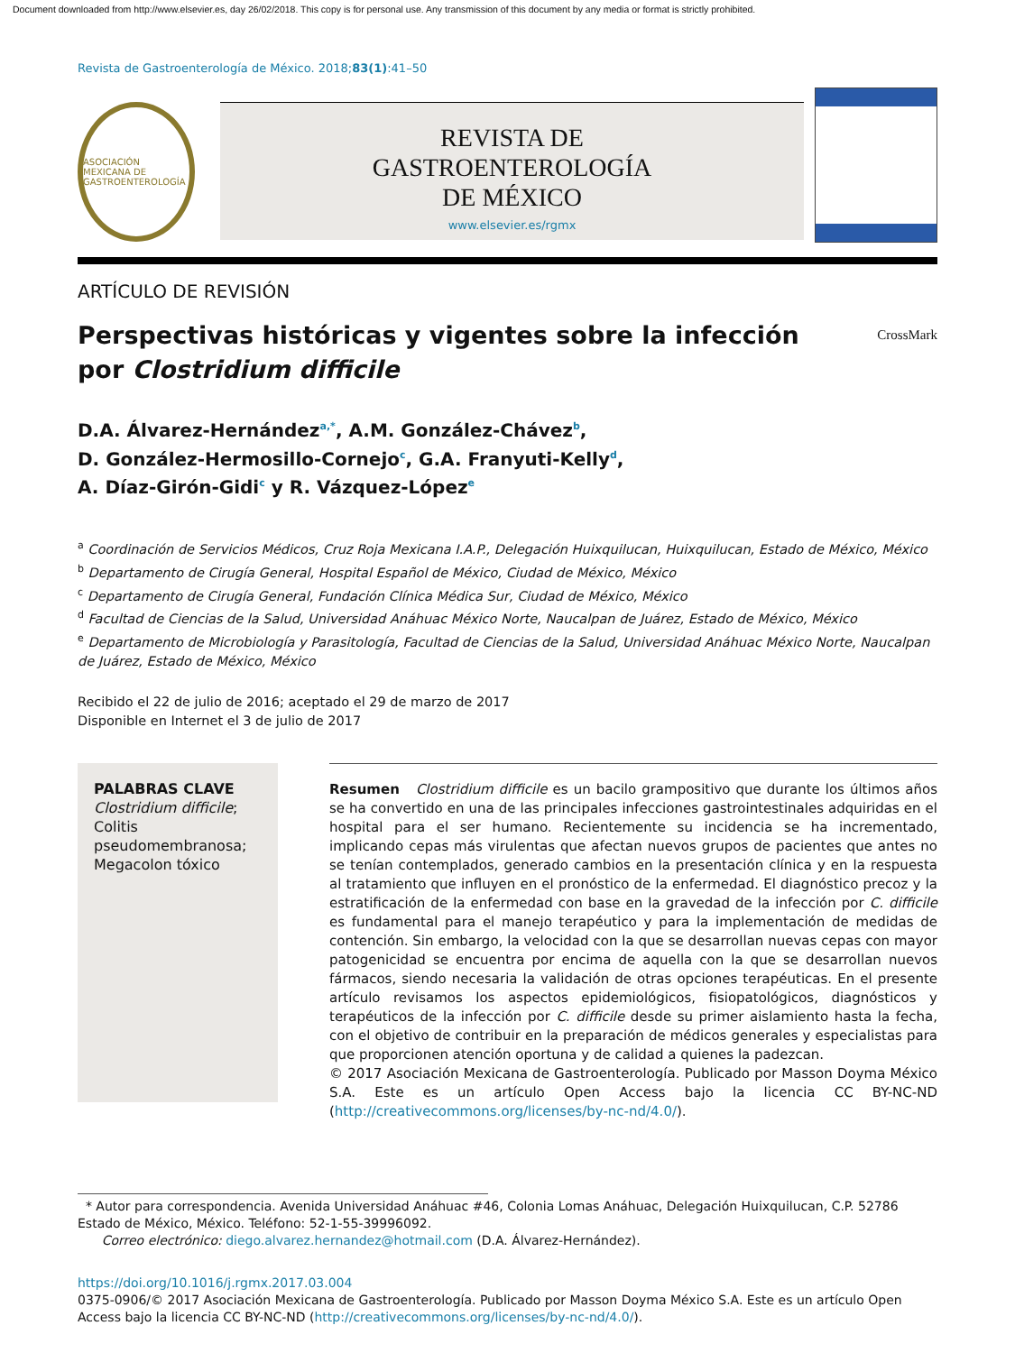Document downloaded from http://www.elsevier.es, day 26/02/2018. This copy is for personal use. Any transmission of this document by any media or format is strictly prohibited.
Revista de Gastroenterología de México. 2018;83(1):41–50
ASOCIACIÓN MEXICANA DE GASTROENTEROLOGÍA
REVISTA DE
GASTROENTEROLOGÍA
DE MÉXICO
www.elsevier.es/rgmx
ARTÍCULO DE REVISIÓN
Perspectivas históricas y vigentes sobre la infección
por Clostridium difficile
CrossMark
D.A. Álvarez-Hernández<sup>a,*</sup>, A.M. González-Chávez<sup>b</sup>,
D. González-Hermosillo-Cornejo<sup>c</sup>, G.A. Franyuti-Kelly<sup>d</sup>,
A. Díaz-Girón-Gidi<sup>c</sup> y R. Vázquez-López<sup>e</sup>
<sup>a</sup> Coordinación de Servicios Médicos, Cruz Roja Mexicana I.A.P., Delegación Huixquilucan, Huixquilucan, Estado de México, México
<sup>b</sup> Departamento de Cirugía General, Hospital Español de México, Ciudad de México, México
<sup>c</sup> Departamento de Cirugía General, Fundación Clínica Médica Sur, Ciudad de México, México
<sup>d</sup> Facultad de Ciencias de la Salud, Universidad Anáhuac México Norte, Naucalpan de Juárez, Estado de México, México
<sup>e</sup> Departamento de Microbiología y Parasitología, Facultad de Ciencias de la Salud, Universidad Anáhuac México Norte, Naucalpan de Juárez, Estado de México, México
Recibido el 22 de julio de 2016; aceptado el 29 de marzo de 2017
Disponible en Internet el 3 de julio de 2017
PALABRAS CLAVE
Clostridium difficile;
Colitis pseudomembranosa;
Megacolon tóxico
Resumen Clostridium difficile es un bacilo grampositivo que durante los últimos años se ha convertido en una de las principales infecciones gastrointestinales adquiridas en el hospital para el ser humano. Recientemente su incidencia se ha incrementado, implicando cepas más virulentas que afectan nuevos grupos de pacientes que antes no se tenían contemplados, generado cambios en la presentación clínica y en la respuesta al tratamiento que influyen en el pronóstico de la enfermedad. El diagnóstico precoz y la estratificación de la enfermedad con base en la gravedad de la infección por C. difficile es fundamental para el manejo terapéutico y para la implementación de medidas de contención. Sin embargo, la velocidad con la que se desarrollan nuevas cepas con mayor patogenicidad se encuentra por encima de aquella con la que se desarrollan nuevos fármacos, siendo necesaria la validación de otras opciones terapéuticas. En el presente artículo revisamos los aspectos epidemiológicos, fisiopatológicos, diagnósticos y terapéuticos de la infección por C. difficile desde su primer aislamiento hasta la fecha, con el objetivo de contribuir en la preparación de médicos generales y especialistas para que proporcionen atención oportuna y de calidad a quienes la padezcan.
© 2017 Asociación Mexicana de Gastroenterología. Publicado por Masson Doyma México S.A. Este es un artículo Open Access bajo la licencia CC BY-NC-ND (http://creativecommons.org/licenses/by-nc-nd/4.0/).
* Autor para correspondencia. Avenida Universidad Anáhuac #46, Colonia Lomas Anáhuac, Delegación Huixquilucan, C.P. 52786 Estado de México, México. Teléfono: 52-1-55-39996092.
Correo electrónico: diego.alvarez.hernandez@hotmail.com (D.A. Álvarez-Hernández).
https://doi.org/10.1016/j.rgmx.2017.03.004
0375-0906/© 2017 Asociación Mexicana de Gastroenterología. Publicado por Masson Doyma México S.A. Este es un artículo Open Access bajo la licencia CC BY-NC-ND (http://creativecommons.org/licenses/by-nc-nd/4.0/).